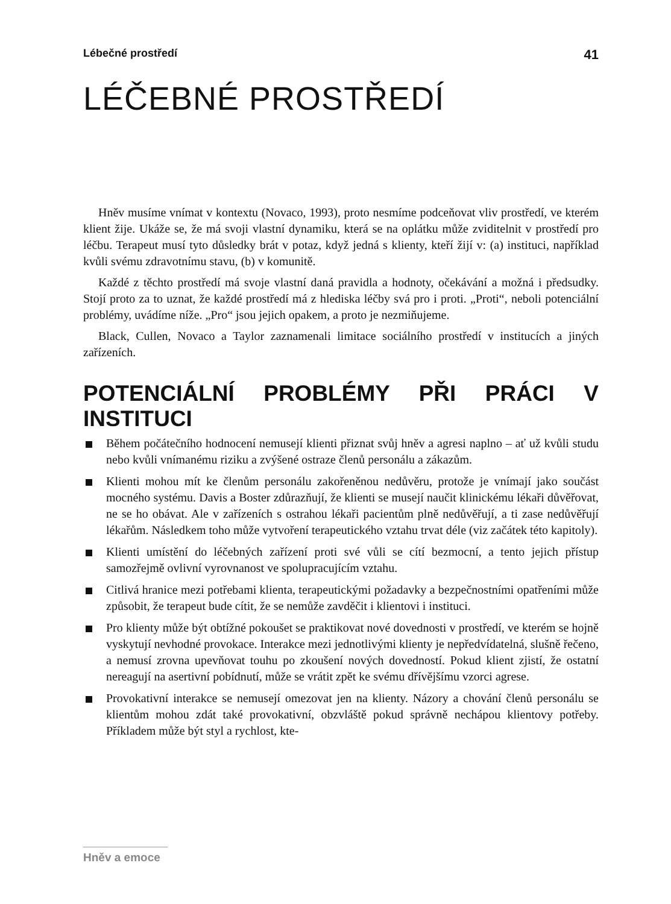Lébečné prostředí 41
LÉČEBNÉ PROSTŘEDÍ
Hněv musíme vnímat v kontextu (Novaco, 1993), proto nesmíme podceňovat vliv prostředí, ve kterém klient žije. Ukáže se, že má svoji vlastní dynamiku, která se na oplátku může zviditelnit v prostředí pro léčbu. Terapeut musí tyto důsledky brát v potaz, když jedná s klienty, kteří žijí v: (a) instituci, například kvůli svému zdravotnímu stavu, (b) v komunitě.
Každé z těchto prostředí má svoje vlastní daná pravidla a hodnoty, očekávání a možná i předsudky. Stojí proto za to uznat, že každé prostředí má z hlediska léčby svá pro i proti. „Proti“, neboli potenciální problémy, uvádíme níže. „Pro“ jsou jejich opakem, a proto je nezmiňujeme.
Black, Cullen, Novaco a Taylor zaznamenali limitace sociálního prostředí v institucích a jiných zařízeních.
POTENCIÁLNÍ PROBLÉMY PŘI PRÁCI V INSTITUCI
Během počátečního hodnocení nemusejí klienti přiznat svůj hněv a agresi naplno – ať už kvůli studu nebo kvůli vnímanému riziku a zvýšené ostraze členů personálu a zákazům.
Klienti mohou mít ke členům personálu zakořeněnou nedůvěru, protože je vnímají jako součást mocného systému. Davis a Boster zdůrazňují, že klienti se musejí naučit klinickému lékaři důvěřovat, ne se ho obávat. Ale v zařízeních s ostrahou lékaři pacientům plně nedůvěřují, a ti zase nedůvěřují lékařům. Následkem toho může vytvoření terapeutického vztahu trvat déle (viz začátek této kapitoly).
Klienti umístění do léčebných zařízení proti své vůli se cítí bezmocní, a tento jejich přístup samozřejmě ovlivní vyrovnanost ve spolupracujícím vztahu.
Citlivá hranice mezi potřebami klienta, terapeutickými požadavky a bezpečnostními opatřeními může způsobit, že terapeut bude cítit, že se nemůže zavděčit i klientovi i instituci.
Pro klienty může být obtížné pokoušet se praktikovat nové dovednosti v prostředí, ve kterém se hojně vyskytují nevhodné provokace. Interakce mezi jednotlivými klienty je nepředvídatelná, slušně řečeno, a nemusí zrovna upevňovat touhu po zkoušení nových dovedností. Pokud klient zjistí, že ostatní nereagují na asertivní pobídnutí, může se vrátit zpět ke svému dřívějšímu vzorci agrese.
Provokativní interakce se nemusejí omezovat jen na klienty. Názory a chování členů personálu se klientům mohou zdát také provokativní, obzvláště pokud správně nechápou klientovy potřeby. Příkladem může být styl a rychlost, kte-
Hněv a emoce